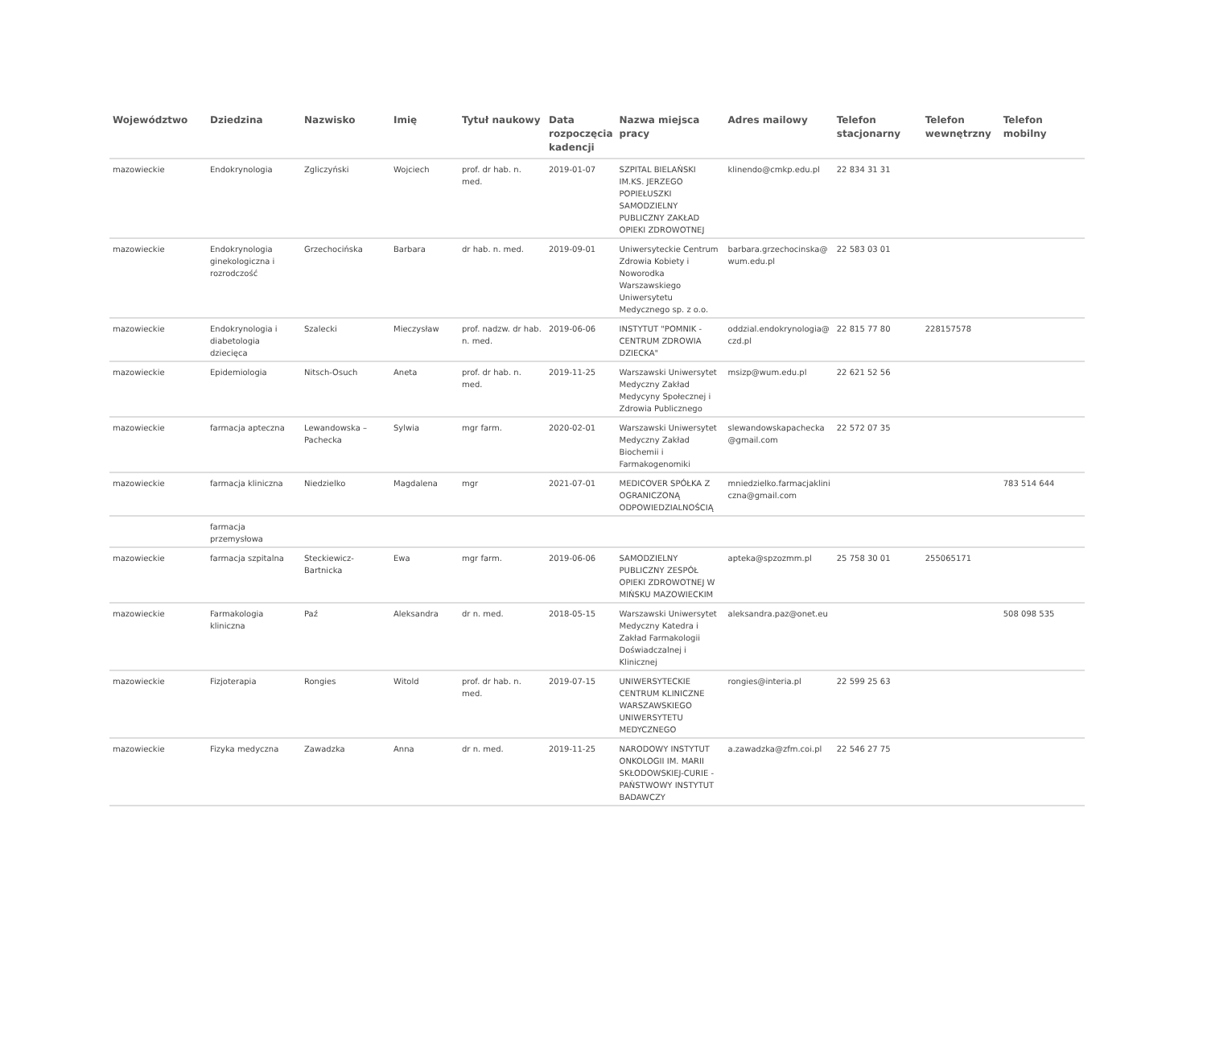| Województwo | Dziedzina | Nazwisko | Imię | Tytuł naukowy | Data rozpoczęcia kadencji | Nazwa miejsca pracy | Adres mailowy | Telefon stacjonarny | Telefon wewnętrzny | Telefon mobilny |
| --- | --- | --- | --- | --- | --- | --- | --- | --- | --- | --- |
| mazowieckie | Endokrynologia | Zgliczyński | Wojciech | prof. dr hab. n. med. | 2019-01-07 | SZPITAL BIELAŃSKI IM.KS. JERZEGO POPIEŁUSZKI SAMODZIELNY PUBLICZNY ZAKŁAD OPIEKI ZDROWOTNEJ | klinendo@cmkp.edu.pl | 22 834 31 31 | | |
| mazowieckie | Endokrynologia ginekologiczna i rozrodczość | Grzechocińska | Barbara | dr hab. n. med. | 2019-09-01 | Uniwersyteckie Centrum Zdrowia Kobiety i Noworodka Warszawskiego Uniwersytetu Medycznego sp. z o.o. | barbara.grzechocinska@ wum.edu.pl | 22 583 03 01 | | |
| mazowieckie | Endokrynologia i diabetologia dziecięca | Szalecki | Mieczysław | prof. nadzw. dr hab. n. med. | 2019-06-06 | INSTYTUT "POMNIK - CENTRUM ZDROWIA DZIECKA" | oddzial.endokrynologia@ czd.pl | 22 815 77 80 | 228157578 | |
| mazowieckie | Epidemiologia | Nitsch-Osuch | Aneta | prof. dr hab. n. med. | 2019-11-25 | Warszawski Uniwersytet Medyczny Zakład Medycyny Społecznej i Zdrowia Publicznego | msizp@wum.edu.pl | 22 621 52 56 | | |
| mazowieckie | farmacja apteczna | Lewandowska – Pachecka | Sylwia | mgr farm. | 2020-02-01 | Warszawski Uniwersytet Medyczny Zakład Biochemii i Farmakogenomiki | slewandowskapachecka @gmail.com | 22 572 07 35 | | |
| mazowieckie | farmacja kliniczna | Niedzielko | Magdalena | mgr | 2021-07-01 | MEDICOVER SPÓŁKA Z OGRANICZONĄ ODPOWIEDZIALNOŚCIĄ | mniedzielko.farmacjaklini czna@gmail.com | | | 783 514 644 |
| | farmacja przemysłowa | | | | | | | | | |
| mazowieckie | farmacja szpitalna | Steckiewicz-Bartnicka | Ewa | mgr farm. | 2019-06-06 | SAMODZIELNY PUBLICZNY ZESPÓŁ OPIEKI ZDROWOTNEJ W MIŃSKU MAZOWIECKIM | apteka@spzozmm.pl | 25 758 30 01 | 255065171 | |
| mazowieckie | Farmakologia kliniczna | Paź | Aleksandra | dr n. med. | 2018-05-15 | Warszawski Uniwersytet Medyczny Katedra i Zakład Farmakologii Doświadczalnej i Klinicznej | aleksandra.paz@onet.eu | | | 508 098 535 |
| mazowieckie | Fizjoterapia | Rongies | Witold | prof. dr hab. n. med. | 2019-07-15 | UNIWERSYTECKIE CENTRUM KLINICZNE WARSZAWSKIEGO UNIWERSYTETU MEDYCZNEGO | rongies@interia.pl | 22 599 25 63 | | |
| mazowieckie | Fizyka medyczna | Zawadzka | Anna | dr n. med. | 2019-11-25 | NARODOWY INSTYTUT ONKOLOGII IM. MARII SKŁODOWSKIEJ-CURIE - PAŃSTWOWY INSTYTUT BADAWCZY | a.zawadzka@zfm.coi.pl | 22 546 27 75 | | |